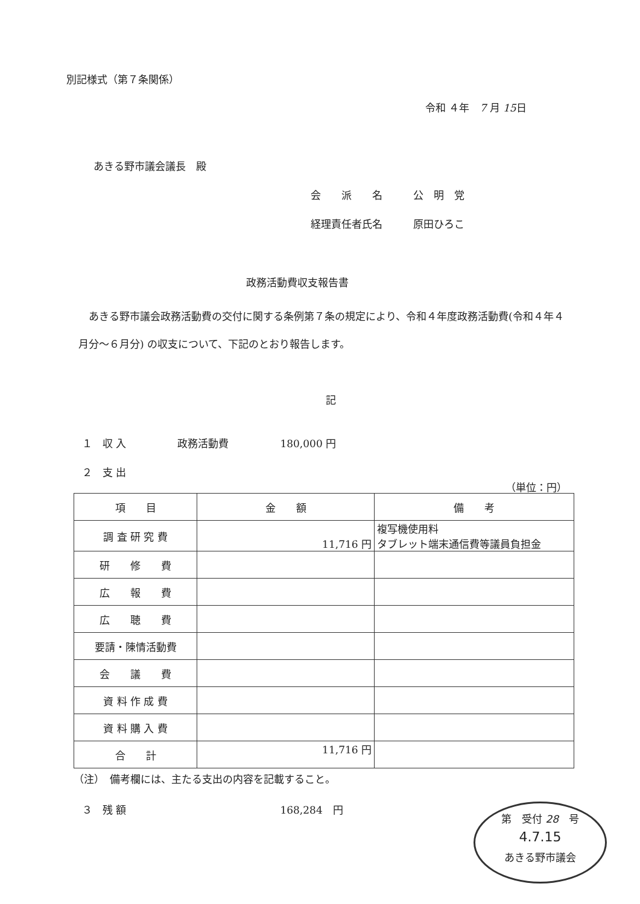別記様式（第７条関係）
令和 ４年　7 月 15日
あきる野市議会議長　殿
会　　派　　名　　　公　明　党
経理責任者氏名　　　原田ひろこ
政務活動費収支報告書
　あきる野市議会政務活動費の交付に関する条例第７条の規定により、令和４年度政務活動費(令和４年４月分～６月分) の収支について、下記のとおり報告します。
記
１　収 入　　　　　政務活動費　　　　　180,000 円
２　支 出
（単位：円）
| 項 目 | 金 額 | 備 考 |
| 調 査 研 究 費 | 11,716 円 | 複写機使用料 タブレット端末通信費等議員負担金 |
| 研 修 費 | | |
| 広 報 費 | | |
| 広 聴 費 | | |
| 要請・陳情活動費 | | |
| 会 議 費 | | |
| 資 料 作 成 費 | | |
| 資 料 購 入 費 | | |
| 合 計 | 11,716 円 | |
（注）　備考欄には、主たる支出の内容を記載すること。
３　残 額　　　　　　　　　　　　　　　168,284　円
第　受付 28　号
4.7.15
あきる野市議会